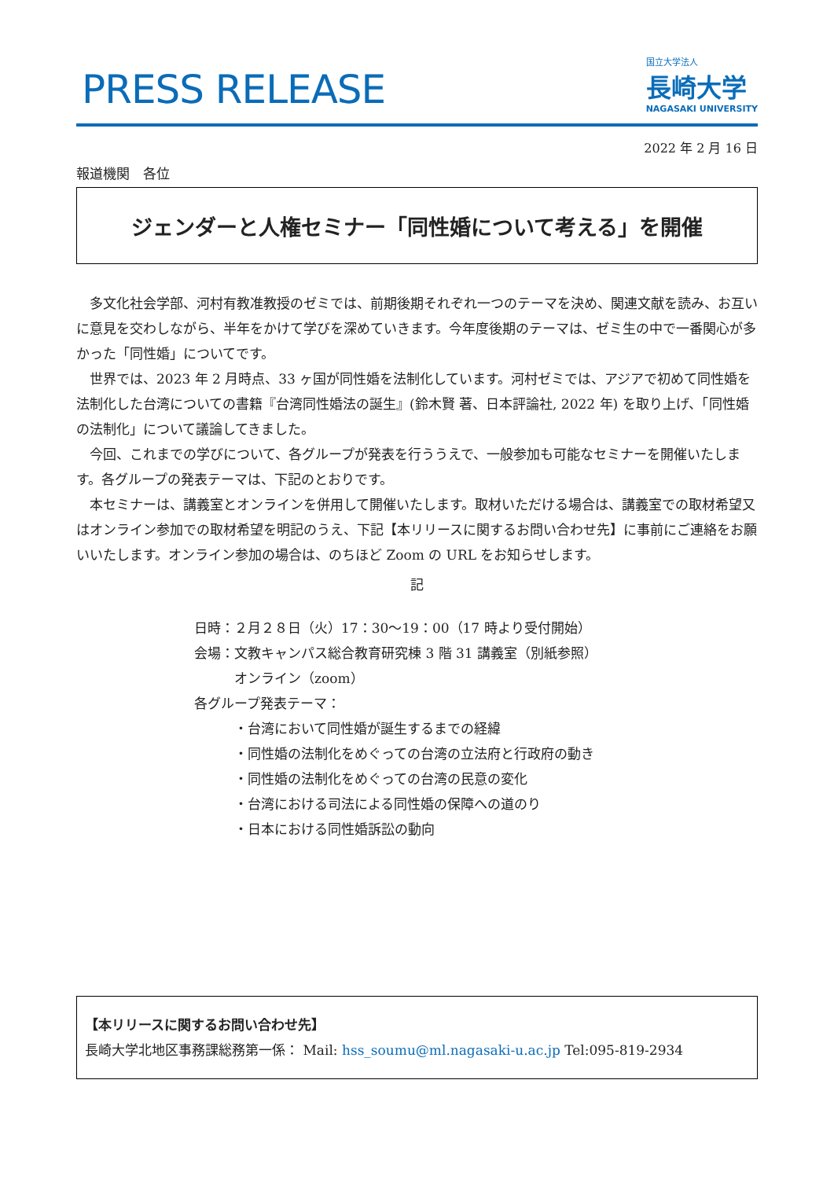PRESS RELEASE
国立大学法人
長崎大学
NAGASAKI UNIVERSITY
2022 年 2 月 16 日
報道機関　各位
ジェンダーと人権セミナー「同性婚について考える」を開催
多文化社会学部、河村有教准教授のゼミでは、前期後期それぞれ一つのテーマを決め、関連文献を読み、お互いに意見を交わしながら、半年をかけて学びを深めていきます。今年度後期のテーマは、ゼミ生の中で一番関心が多かった「同性婚」についてです。
世界では、2023 年 2 月時点、33 ヶ国が同性婚を法制化しています。河村ゼミでは、アジアで初めて同性婚を法制化した台湾についての書籍『台湾同性婚法の誕生』(鈴木賢 著、日本評論社, 2022 年) を取り上げ、「同性婚の法制化」について議論してきました。
今回、これまでの学びについて、各グループが発表を行ううえで、一般参加も可能なセミナーを開催いたします。各グループの発表テーマは、下記のとおりです。
本セミナーは、講義室とオンラインを併用して開催いたします。取材いただける場合は、講義室での取材希望又はオンライン参加での取材希望を明記のうえ、下記【本リリースに関するお問い合わせ先】に事前にご連絡をお願いいたします。オンライン参加の場合は、のちほど Zoom の URL をお知らせします。
記
日時：２月２８日（火）17：30～19：00（17 時より受付開始）
会場：文教キャンパス総合教育研究棟 3 階 31 講義室（別紙参照）
　　　オンライン（zoom）
各グループ発表テーマ：
　　　・台湾において同性婚が誕生するまでの経緯
　　　・同性婚の法制化をめぐっての台湾の立法府と行政府の動き
　　　・同性婚の法制化をめぐっての台湾の民意の変化
　　　・台湾における司法による同性婚の保障への道のり
　　　・日本における同性婚訴訟の動向
【本リリースに関するお問い合わせ先】
長崎大学北地区事務課総務第一係： Mail: hss_soumu@ml.nagasaki-u.ac.jp Tel:095-819-2934